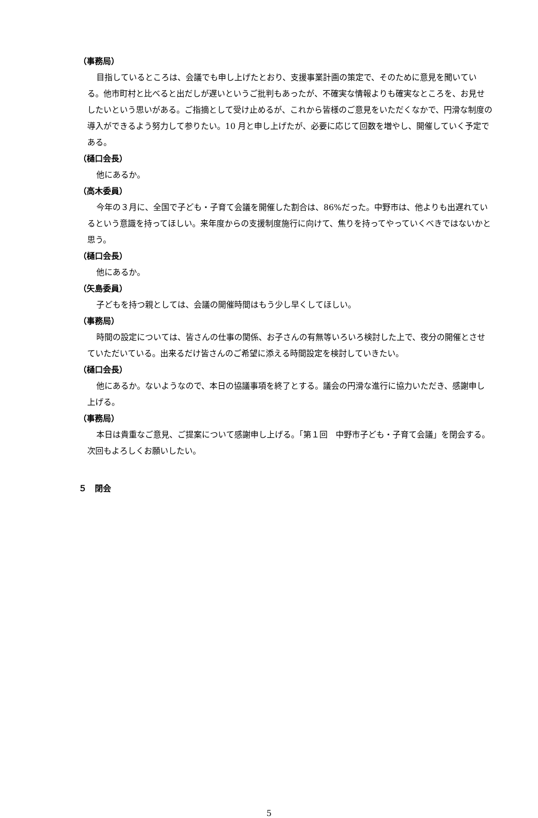（事務局）
目指しているところは、会議でも申し上げたとおり、支援事業計画の策定で、そのために意見を聞いている。他市町村と比べると出だしが遅いというご批判もあったが、不確実な情報よりも確実なところを、お見せしたいという思いがある。ご指摘として受け止めるが、これから皆様のご意見をいただくなかで、円滑な制度の導入ができるよう努力して参りたい。10 月と申し上げたが、必要に応じて回数を増やし、開催していく予定である。
（樋口会長）
他にあるか。
（高木委員）
今年の３月に、全国で子ども・子育て会議を開催した割合は、86%だった。中野市は、他よりも出遅れているという意識を持ってほしい。来年度からの支援制度施行に向けて、焦りを持ってやっていくべきではないかと思う。
（樋口会長）
他にあるか。
（矢島委員）
子どもを持つ親としては、会議の開催時間はもう少し早くしてほしい。
（事務局）
時間の設定については、皆さんの仕事の関係、お子さんの有無等いろいろ検討した上で、夜分の開催とさせていただいている。出来るだけ皆さんのご希望に添える時間設定を検討していきたい。
（樋口会長）
他にあるか。ないようなので、本日の協議事項を終了とする。議会の円滑な進行に協力いただき、感謝申し上げる。
（事務局）
本日は貴重なご意見、ご提案について感謝申し上げる。「第１回　中野市子ども・子育て会議」を閉会する。次回もよろしくお願いしたい。
５　閉会
5